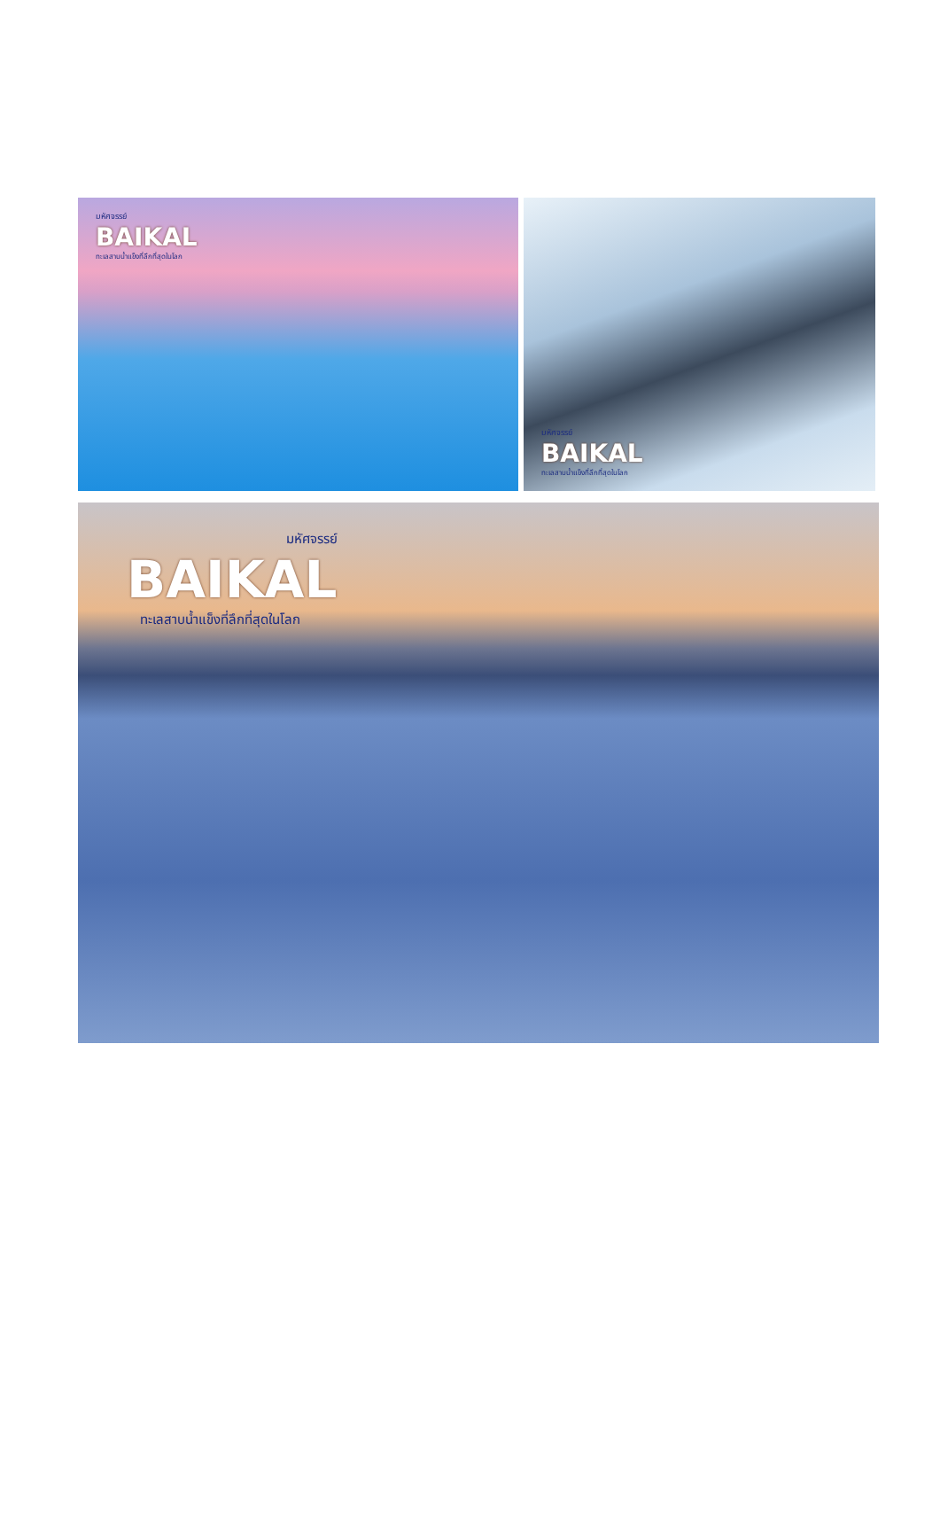มหัศจรรย์
BAIKAL
ทะเลสาบน้ำแข็งที่ลึกที่สุดในโลก
มหัศจรรย์
BAIKAL
ทะเลสาบน้ำแข็งที่ลึกที่สุดในโลก
มหัศจรรย์
BAIKAL
ทะเลสาบน้ำแข็งที่ลึกที่สุดในโลก